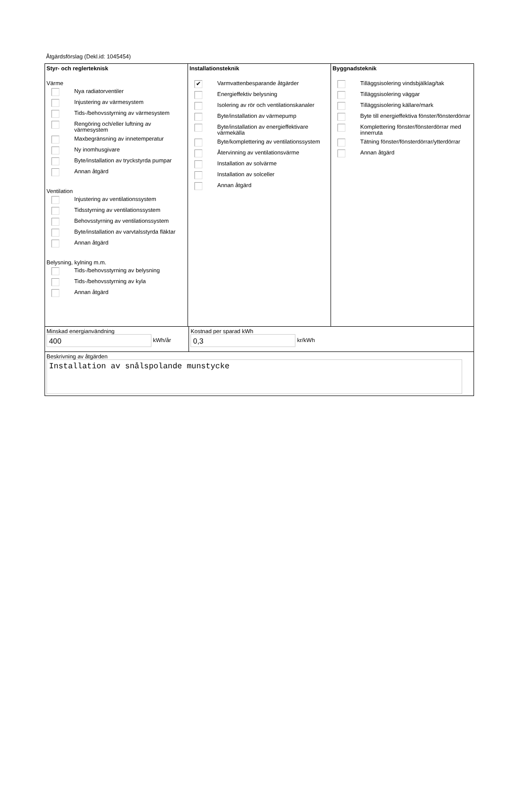Åtgärdsförslag (Dekl.id: 1045454)
Styr- och reglerteknisk
Värme
Nya radiatorventiler
Injustering av värmesystem
Tids-/behovsstyrning av värmesystem
Rengöring och/eller luftning av värmesystem
Maxbegränsning av innetemperatur
Ny inomhusgivare
Byte/installation av tryckstyrda pumpar
Annan åtgärd
Ventilation
Injustering av ventilationssystem
Tidsstyrning av ventilationssystem
Behovsstyrning av ventilationssystem
Byte/installation av varvtalsstyrda fläktar
Annan åtgärd
Belysning, kylning m.m.
Tids-/behovsstyrning av belysning
Tids-/behovsstyrning av kyla
Annan åtgärd
Installationsteknik
✔ Varmvattenbesparande åtgärder
Energieffektiv belysning
Isolering av rör och ventilationskanaler
Byte/installation av värmepump
Byte/installation av energieffektivare värmekälla
Byte/komplettering av ventilationssystem
Återvinning av ventilationsvärme
Installation av solvärme
Installation av solceller
Annan åtgärd
Byggnadsteknik
Tilläggsisolering vindsbjälklag/tak
Tilläggsisolering väggar
Tilläggsisolering källare/mark
Byte till energieffektiva fönster/fönsterdörrar
Komplettering fönster/fönsterdörrar med innerruta
Tätning fönster/fönsterdörrar/ytterdörrar
Annan åtgärd
Minskad energianvändning
400 kWh/år
Kostnad per sparad kWh
0,3 kr/kWh
Beskrivning av åtgärden
Installation av snålspolande munstycke